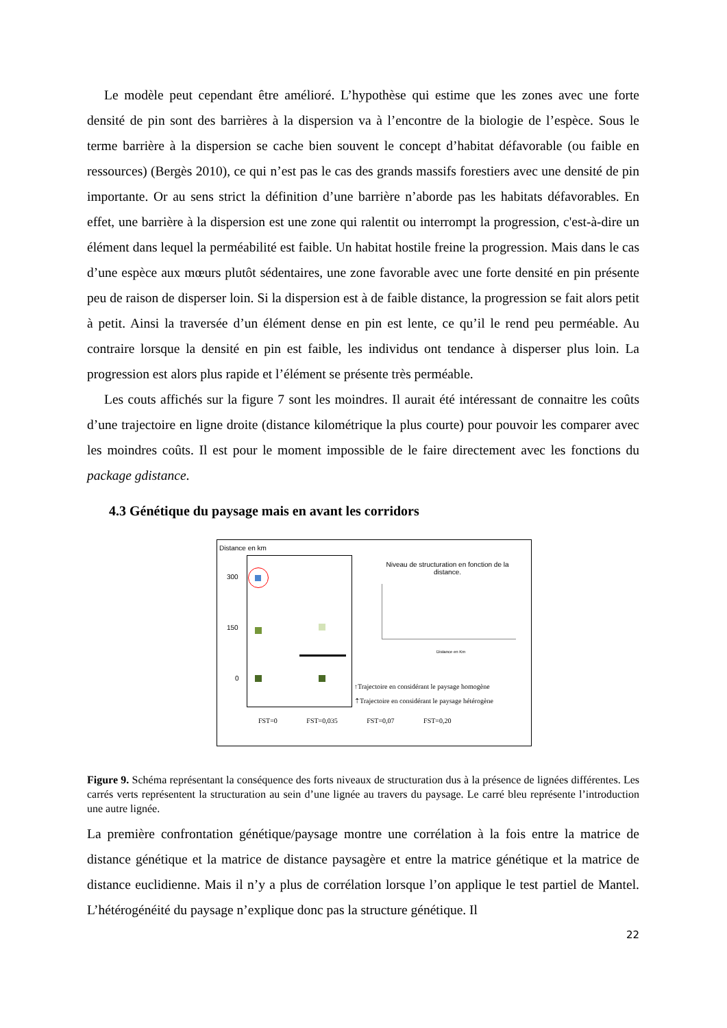Le modèle peut cependant être amélioré. L’hypothèse qui estime que les zones avec une forte densité de pin sont des barrières à la dispersion va à l’encontre de la biologie de l’espèce. Sous le terme barrière à la dispersion se cache bien souvent le concept d’habitat défavorable (ou faible en ressources) (Bergès 2010), ce qui n’est pas le cas des grands massifs forestiers avec une densité de pin importante. Or au sens strict la définition d’une barrière n’aborde pas les habitats défavorables. En effet, une barrière à la dispersion est une zone qui ralentit ou interrompt la progression, c'est-à-dire un élément dans lequel la perméabilité est faible. Un habitat hostile freine la progression. Mais dans le cas d’une espèce aux mœurs plutôt sédentaires, une zone favorable avec une forte densité en pin présente peu de raison de disperser loin. Si la dispersion est à de faible distance, la progression se fait alors petit à petit. Ainsi la traversée d’un élément dense en pin est lente, ce qu’il le rend peu perméable. Au contraire lorsque la densité en pin est faible, les individus ont tendance à disperser plus loin. La progression est alors plus rapide et l’élément se présente très perméable.
Les couts affichés sur la figure 7 sont les moindres. Il aurait été intéressant de connaitre les coûts d’une trajectoire en ligne droite (distance kilométrique la plus courte) pour pouvoir les comparer avec les moindres coûts. Il est pour le moment impossible de le faire directement avec les fonctions du package gdistance.
4.3 Génétique du paysage mais en avant les corridors
Distance en km
300
150
0
Niveau de structuration en fonction de la distance.
Distance en Km
↑Trajectoire en considérant le paysage homogène
⇡Trajectoire en considérant le paysage hétérogène
FST=0 FST=0,035 FST=0,07 FST=0,20
Figure 9. Schéma représentant la conséquence des forts niveaux de structuration dus à la présence de lignées différentes. Les carrés verts représentent la structuration au sein d’une lignée au travers du paysage. Le carré bleu représente l’introduction une autre lignée.
La première confrontation génétique/paysage montre une corrélation à la fois entre la matrice de distance génétique et la matrice de distance paysagère et entre la matrice génétique et la matrice de distance euclidienne. Mais il n’y a plus de corrélation lorsque l’on applique le test partiel de Mantel. L’hétérogénéité du paysage n’explique donc pas la structure génétique. Il
22